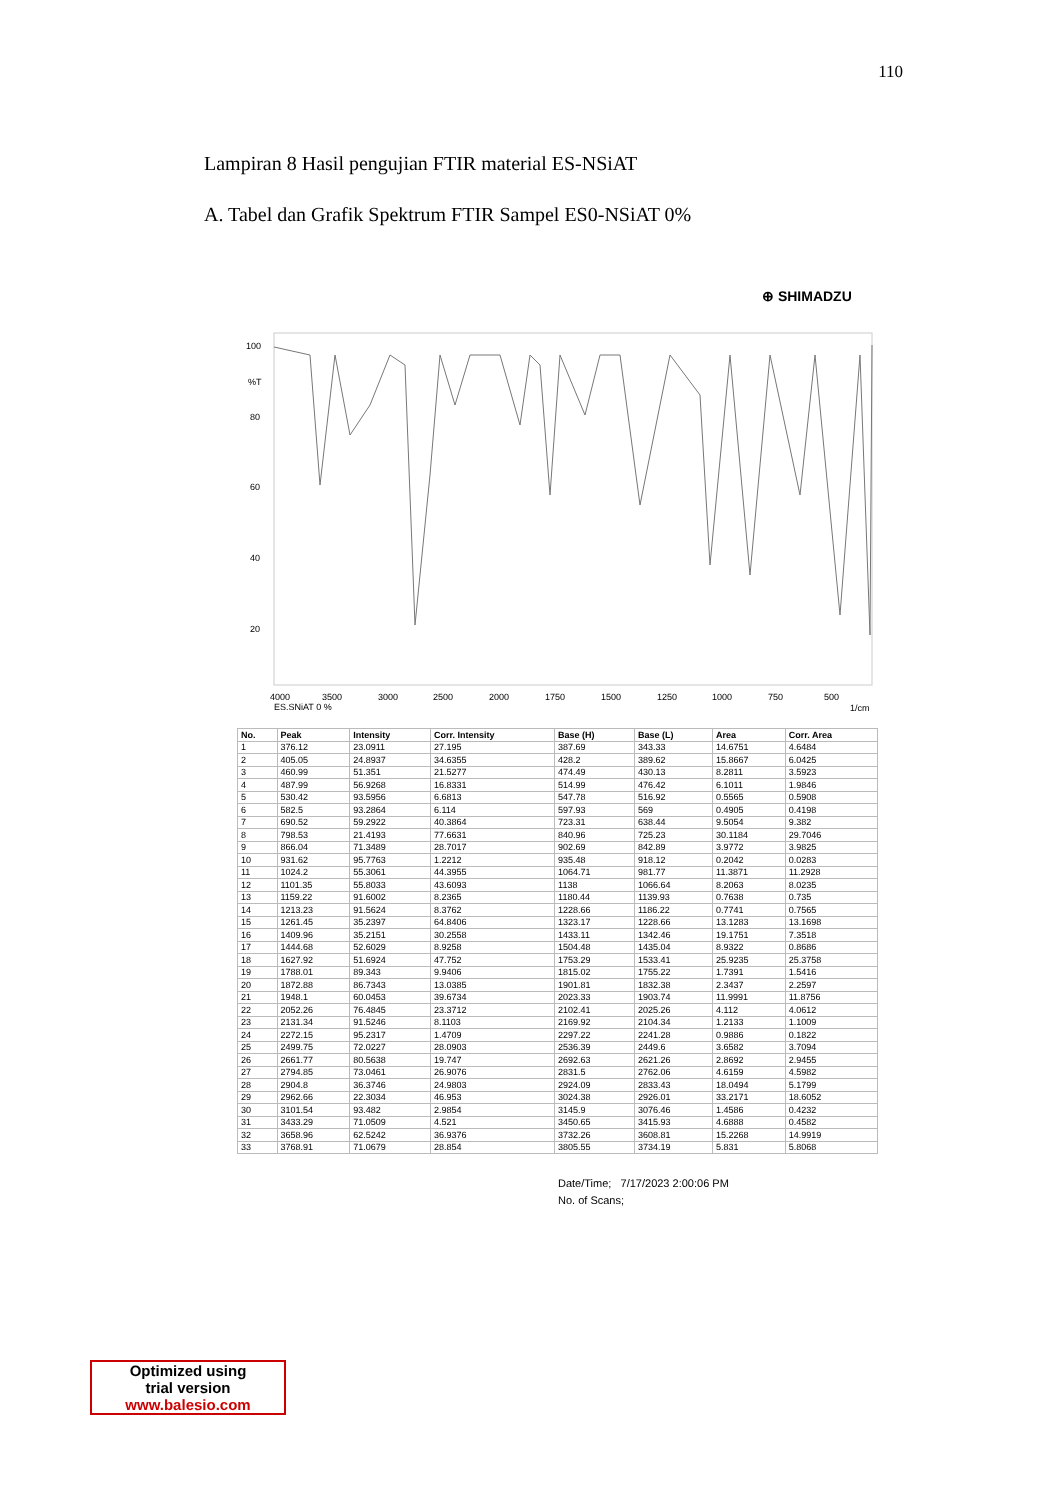110
Lampiran 8 Hasil pengujian FTIR material ES-NSiAT
A. Tabel dan Grafik Spektrum FTIR Sampel ES0-NSiAT 0%
⊕ SHIMADZU
100
%T
80
60
40
20
4000
3500
3000
2500
2000
1750
1500
1250
1000
750
500
ES.SNiAT 0 %
1/cm
| No. | Peak | Intensity | Corr. Intensity | Base (H) | Base (L) | Area | Corr. Area |
| --- | --- | --- | --- | --- | --- | --- | --- |
| 1 | 376.12 | 23.0911 | 27.195 | 387.69 | 343.33 | 14.6751 | 4.6484 |
| 2 | 405.05 | 24.8937 | 34.6355 | 428.2 | 389.62 | 15.8667 | 6.0425 |
| 3 | 460.99 | 51.351 | 21.5277 | 474.49 | 430.13 | 8.2811 | 3.5923 |
| 4 | 487.99 | 56.9268 | 16.8331 | 514.99 | 476.42 | 6.1011 | 1.9846 |
| 5 | 530.42 | 93.5956 | 6.6813 | 547.78 | 516.92 | 0.5565 | 0.5908 |
| 6 | 582.5 | 93.2864 | 6.114 | 597.93 | 569 | 0.4905 | 0.4198 |
| 7 | 690.52 | 59.2922 | 40.3864 | 723.31 | 638.44 | 9.5054 | 9.382 |
| 8 | 798.53 | 21.4193 | 77.6631 | 840.96 | 725.23 | 30.1184 | 29.7046 |
| 9 | 866.04 | 71.3489 | 28.7017 | 902.69 | 842.89 | 3.9772 | 3.9825 |
| 10 | 931.62 | 95.7763 | 1.2212 | 935.48 | 918.12 | 0.2042 | 0.0283 |
| 11 | 1024.2 | 55.3061 | 44.3955 | 1064.71 | 981.77 | 11.3871 | 11.2928 |
| 12 | 1101.35 | 55.8033 | 43.6093 | 1138 | 1066.64 | 8.2063 | 8.0235 |
| 13 | 1159.22 | 91.6002 | 8.2365 | 1180.44 | 1139.93 | 0.7638 | 0.735 |
| 14 | 1213.23 | 91.5624 | 8.3762 | 1228.66 | 1186.22 | 0.7741 | 0.7565 |
| 15 | 1261.45 | 35.2397 | 64.8406 | 1323.17 | 1228.66 | 13.1283 | 13.1698 |
| 16 | 1409.96 | 35.2151 | 30.2558 | 1433.11 | 1342.46 | 19.1751 | 7.3518 |
| 17 | 1444.68 | 52.6029 | 8.9258 | 1504.48 | 1435.04 | 8.9322 | 0.8686 |
| 18 | 1627.92 | 51.6924 | 47.752 | 1753.29 | 1533.41 | 25.9235 | 25.3758 |
| 19 | 1788.01 | 89.343 | 9.9406 | 1815.02 | 1755.22 | 1.7391 | 1.5416 |
| 20 | 1872.88 | 86.7343 | 13.0385 | 1901.81 | 1832.38 | 2.3437 | 2.2597 |
| 21 | 1948.1 | 60.0453 | 39.6734 | 2023.33 | 1903.74 | 11.9991 | 11.8756 |
| 22 | 2052.26 | 76.4845 | 23.3712 | 2102.41 | 2025.26 | 4.112 | 4.0612 |
| 23 | 2131.34 | 91.5246 | 8.1103 | 2169.92 | 2104.34 | 1.2133 | 1.1009 |
| 24 | 2272.15 | 95.2317 | 1.4709 | 2297.22 | 2241.28 | 0.9886 | 0.1822 |
| 25 | 2499.75 | 72.0227 | 28.0903 | 2536.39 | 2449.6 | 3.6582 | 3.7094 |
| 26 | 2661.77 | 80.5638 | 19.747 | 2692.63 | 2621.26 | 2.8692 | 2.9455 |
| 27 | 2794.85 | 73.0461 | 26.9076 | 2831.5 | 2762.06 | 4.6159 | 4.5982 |
| 28 | 2904.8 | 36.3746 | 24.9803 | 2924.09 | 2833.43 | 18.0494 | 5.1799 |
| 29 | 2962.66 | 22.3034 | 46.953 | 3024.38 | 2926.01 | 33.2171 | 18.6052 |
| 30 | 3101.54 | 93.482 | 2.9854 | 3145.9 | 3076.46 | 1.4586 | 0.4232 |
| 31 | 3433.29 | 71.0509 | 4.521 | 3450.65 | 3415.93 | 4.6888 | 0.4582 |
| 32 | 3658.96 | 62.5242 | 36.9376 | 3732.26 | 3608.81 | 15.2268 | 14.9919 |
| 33 | 3768.91 | 71.0679 | 28.854 | 3805.55 | 3734.19 | 5.831 | 5.8068 |
Date/Time; 7/17/2023 2:00:06 PM
No. of Scans;
Optimized using
trial version
www.balesio.com